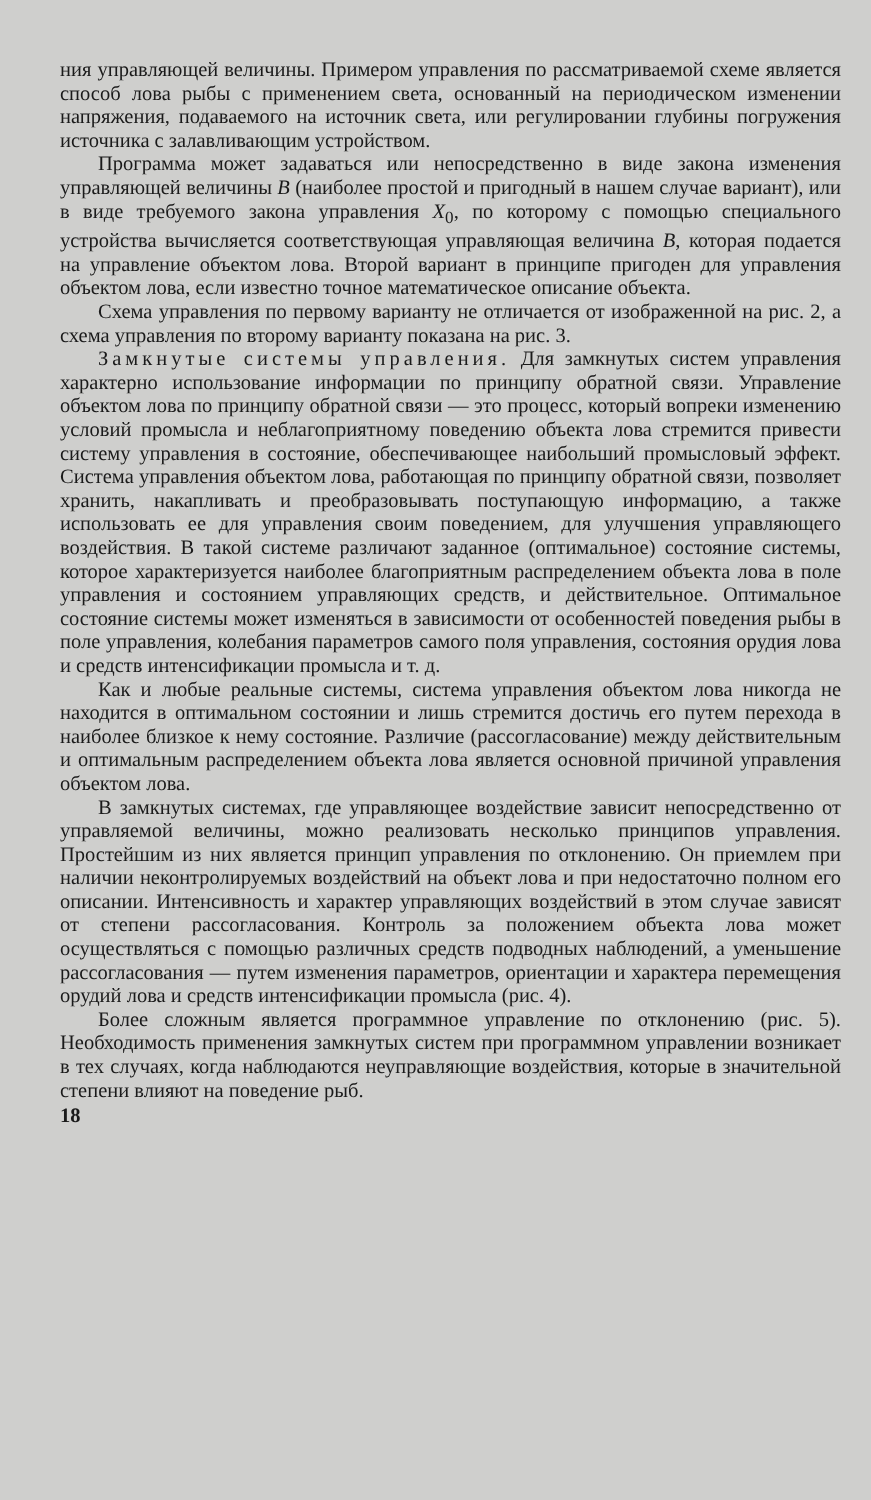ния управляющей величины. Примером управления по рассматриваемой схеме является способ лова рыбы с применением света, основанный на периодическом изменении напряжения, подаваемого на источник света, или регулировании глубины погружения источника с залавливающим устройством.
Программа может задаваться или непосредственно в виде закона изменения управляющей величины B (наиболее простой и пригодный в нашем случае вариант), или в виде требуемого закона управления X<sub>0</sub>, по которому с помощью специального устройства вычисляется соответствующая управляющая величина B, которая подается на управление объектом лова. Второй вариант в принципе пригоден для управления объектом лова, если известно точное математическое описание объекта.
Схема управления по первому варианту не отличается от изображенной на рис. 2, а схема управления по второму варианту показана на рис. 3.
Замкнутые системы управления. Для замкнутых систем управления характерно использование информации по принципу обратной связи. Управление объектом лова по принципу обратной связи — это процесс, который вопреки изменению условий промысла и неблагоприятному поведению объекта лова стремится привести систему управления в состояние, обеспечивающее наибольший промысловый эффект. Система управления объектом лова, работающая по принципу обратной связи, позволяет хранить, накапливать и преобразовывать поступающую информацию, а также использовать ее для управления своим поведением, для улучшения управляющего воздействия. В такой системе различают заданное (оптимальное) состояние системы, которое характеризуется наиболее благоприятным распределением объекта лова в поле управления и состоянием управляющих средств, и действительное. Оптимальное состояние системы может изменяться в зависимости от особенностей поведения рыбы в поле управления, колебания параметров самого поля управления, состояния орудия лова и средств интенсификации промысла и т. д.
Как и любые реальные системы, система управления объектом лова никогда не находится в оптимальном состоянии и лишь стремится достичь его путем перехода в наиболее близкое к нему состояние. Различие (рассогласование) между действительным и оптимальным распределением объекта лова является основной причиной управления объектом лова.
В замкнутых системах, где управляющее воздействие зависит непосредственно от управляемой величины, можно реализовать несколько принципов управления. Простейшим из них является принцип управления по отклонению. Он приемлем при наличии неконтролируемых воздействий на объект лова и при недостаточно полном его описании. Интенсивность и характер управляющих воздействий в этом случае зависят от степени рассогласования. Контроль за положением объекта лова может осуществляться с помощью различных средств подводных наблюдений, а уменьшение рассогласования — путем изменения параметров, ориентации и характера перемещения орудий лова и средств интенсификации промысла (рис. 4).
Более сложным является программное управление по отклонению (рис. 5). Необходимость применения замкнутых систем при программном управлении возникает в тех случаях, когда наблюдаются неуправляющие воздействия, которые в значительной степени влияют на поведение рыб.
18